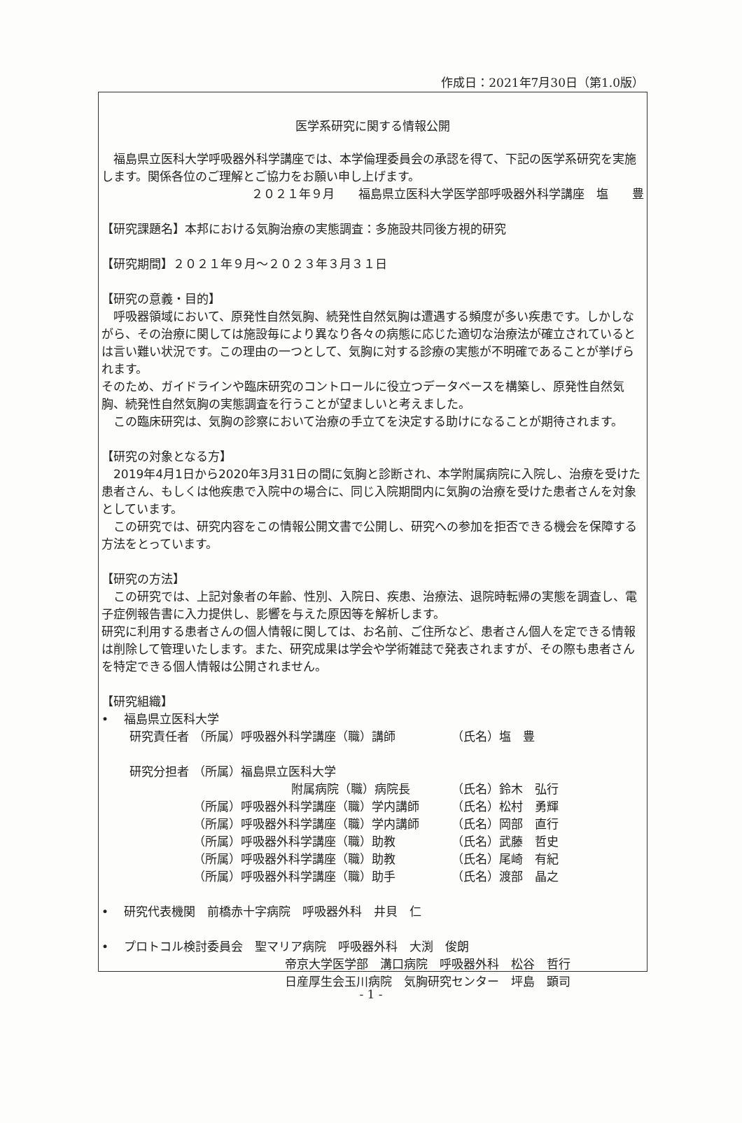作成日：2021年7月30日（第1.0版）
医学系研究に関する情報公開
福島県立医科大学呼吸器外科学講座では、本学倫理委員会の承認を得て、下記の医学系研究を実施します。関係各位のご理解とご協力をお願い申し上げます。
２０２１年９月　　福島県立医科大学医学部呼吸器外科学講座　塩　　豊
【研究課題名】本邦における気胸治療の実態調査：多施設共同後方視的研究
【研究期間】２０２１年９月～２０２３年３月３１日
【研究の意義・目的】
呼吸器領域において、原発性自然気胸、続発性自然気胸は遭遇する頻度が多い疾患です。しかしながら、その治療に関しては施設毎により異なり各々の病態に応じた適切な治療法が確立されているとは言い難い状況です。この理由の一つとして、気胸に対する診療の実態が不明確であることが挙げられます。
そのため、ガイドラインや臨床研究のコントロールに役立つデータベースを構築し、原発性自然気胸、続発性自然気胸の実態調査を行うことが望ましいと考えました。
この臨床研究は、気胸の診察において治療の手立てを決定する助けになることが期待されます。
【研究の対象となる方】
2019年4月1日から2020年3月31日の間に気胸と診断され、本学附属病院に入院し、治療を受けた患者さん、もしくは他疾患で入院中の場合に、同じ入院期間内に気胸の治療を受けた患者さんを対象としています。
この研究では、研究内容をこの情報公開文書で公開し、研究への参加を拒否できる機会を保障する方法をとっています。
【研究の方法】
この研究では、上記対象者の年齢、性別、入院日、疾患、治療法、退院時転帰の実態を調査し、電子症例報告書に入力提供し、影響を与えた原因等を解析します。
研究に利用する患者さんの個人情報に関しては、お名前、ご住所など、患者さん個人を定できる情報は削除して管理いたします。また、研究成果は学会や学術雑誌で発表されますが、その際も患者さんを特定できる個人情報は公開されません。
【研究組織】
•　 福島県立医科大学
| 研究責任者 | （所属）呼吸器外科学講座（職）講師 | （氏名）塩 豊 |
| 研究分担者 | （所属）福島県立医科大学 | |
| | 附属病院（職）病院長 | （氏名）鈴木 弘行 |
| | （所属）呼吸器外科学講座（職）学内講師 | （氏名）松村 勇輝 |
| | （所属）呼吸器外科学講座（職）学内講師 | （氏名）岡部 直行 |
| | （所属）呼吸器外科学講座（職）助教 | （氏名）武藤 哲史 |
| | （所属）呼吸器外科学講座（職）助教 | （氏名）尾崎 有紀 |
| | （所属）呼吸器外科学講座（職）助手 | （氏名）渡部 晶之 |
•　 研究代表機関　前橋赤十字病院　呼吸器外科　井貝　仁
•　 プロトコル検討委員会　聖マリア病院　呼吸器外科　大渕　俊朗
帝京大学医学部　溝口病院　呼吸器外科　松谷　哲行
日産厚生会玉川病院　気胸研究センター　坪島　顕司
- 1 -